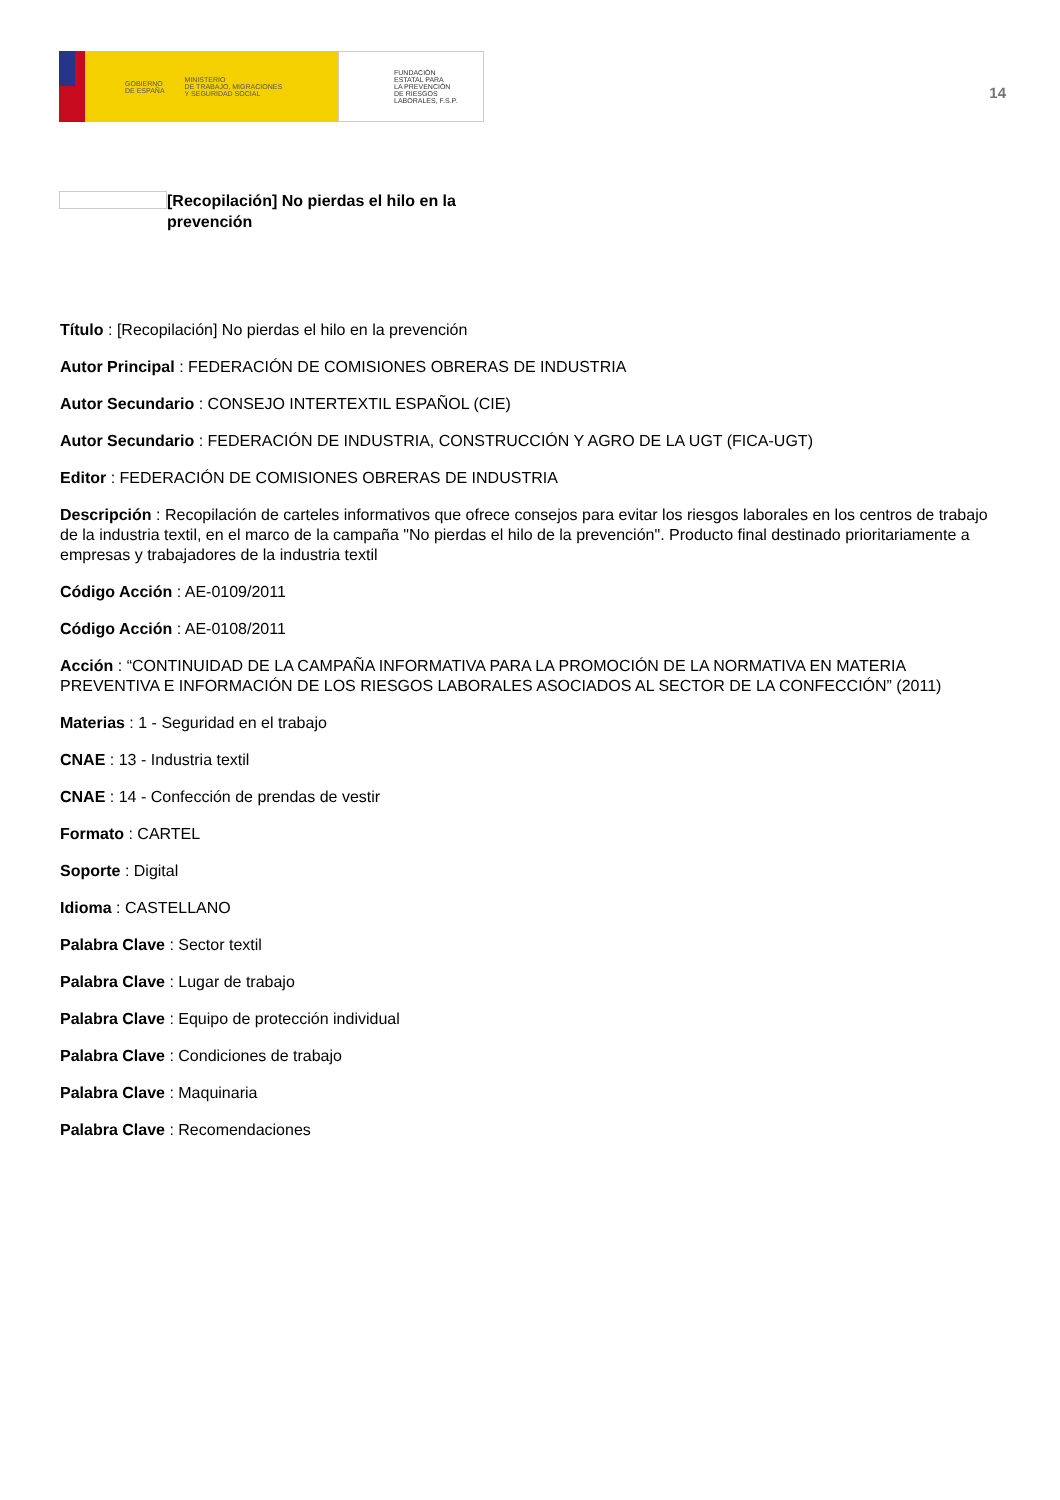GOBIERNO
DE ESPAÑA MINISTERIO
DE TRABAJO, MIGRACIONES
Y SEGURIDAD SOCIAL
FUNDACIÓN
ESTATAL PARA
LA PREVENCIÓN
DE RIESGOS
LABORALES, F.S.P.
14
[Recopilación] No pierdas el hilo en la prevención
Título : [Recopilación] No pierdas el hilo en la prevención
Autor Principal : FEDERACIÓN DE COMISIONES OBRERAS DE INDUSTRIA
Autor Secundario : CONSEJO INTERTEXTIL ESPAÑOL (CIE)
Autor Secundario : FEDERACIÓN DE INDUSTRIA, CONSTRUCCIÓN Y AGRO DE LA UGT (FICA-UGT)
Editor : FEDERACIÓN DE COMISIONES OBRERAS DE INDUSTRIA
Descripción : Recopilación de carteles informativos que ofrece consejos para evitar los riesgos laborales en los centros de trabajo de la industria textil, en el marco de la campaña "No pierdas el hilo de la prevención". Producto final destinado prioritariamente a empresas y trabajadores de la industria textil
Código Acción : AE-0109/2011
Código Acción : AE-0108/2011
Acción : “CONTINUIDAD DE LA CAMPAÑA INFORMATIVA PARA LA PROMOCIÓN DE LA NORMATIVA EN MATERIA PREVENTIVA E INFORMACIÓN DE LOS RIESGOS LABORALES ASOCIADOS AL SECTOR DE LA CONFECCIÓN” (2011)
Materias : 1 - Seguridad en el trabajo
CNAE : 13 - Industria textil
CNAE : 14 - Confección de prendas de vestir
Formato : CARTEL
Soporte : Digital
Idioma : CASTELLANO
Palabra Clave : Sector textil
Palabra Clave : Lugar de trabajo
Palabra Clave : Equipo de protección individual
Palabra Clave : Condiciones de trabajo
Palabra Clave : Maquinaria
Palabra Clave : Recomendaciones